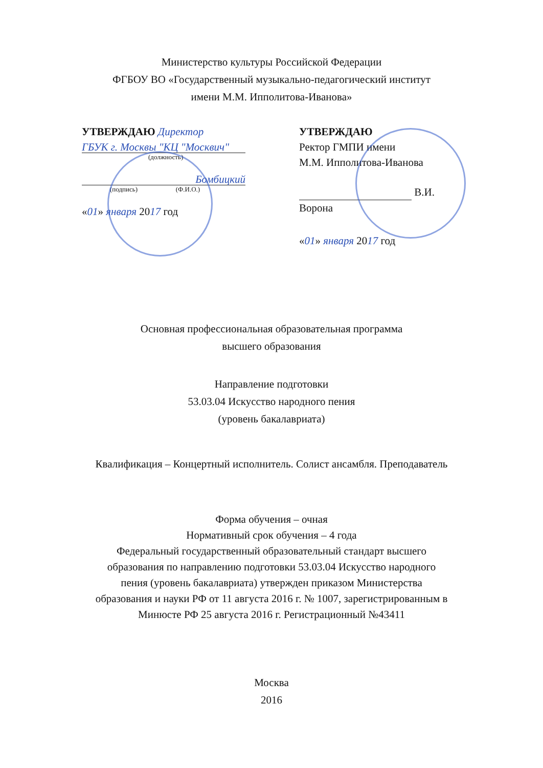Министерство культуры Российской Федерации
ФГБОУ ВО «Государственный музыкально-педагогический институт
имени М.М. Ипполитова-Иванова»
УТВЕРЖДАЮ Директор
ГБУК г. Москвы "КЦ "Москвич"
(должность)
Бомбицкий
(подпись) (Ф.И.О.)
«01» января 2017 год
УТВЕРЖДАЮ
Ректор ГМПИ имени
М.М. Ипполитова-Иванова
В.И. Ворона
«01» января 2017 год
Основная профессиональная образовательная программа
высшего образования
Направление подготовки
53.03.04 Искусство народного пения
(уровень бакалавриата)
Квалификация – Концертный исполнитель. Солист ансамбля. Преподаватель
Форма обучения – очная
Нормативный срок обучения – 4 года
Федеральный государственный образовательный стандарт высшего
образования по направлению подготовки 53.03.04 Искусство народного
пения (уровень бакалавриата) утвержден приказом Министерства
образования и науки РФ от 11 августа 2016 г. № 1007, зарегистрированным в
Минюсте РФ 25 августа 2016 г. Регистрационный №43411
Москва
2016